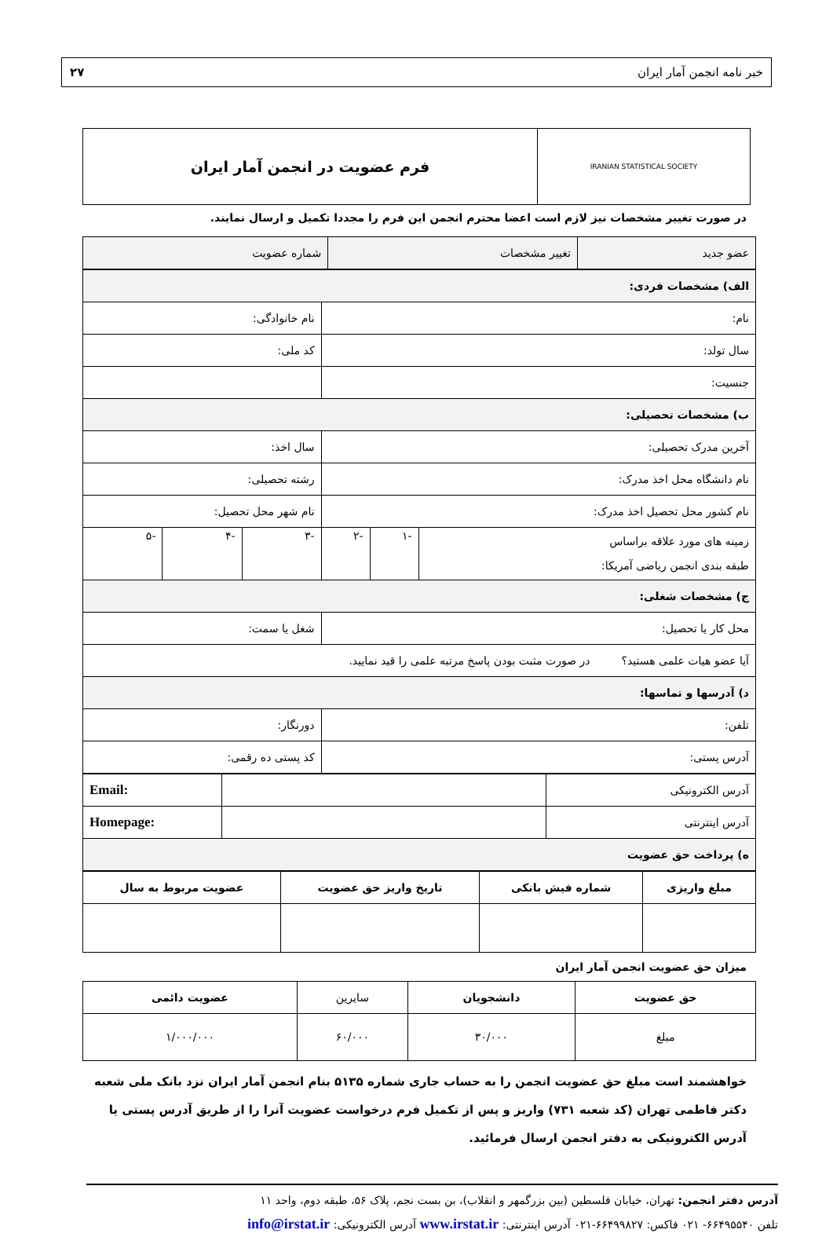خبر نامه انجمن آمار ایران ۲۷
IRANIAN STATISTICAL SOCIETY
فرم عضویت در انجمن آمار ایران
در صورت تغییر مشخصات نیز لازم است اعضا محترم انجمن این فرم را مجددا تکمیل و ارسال نمایند.
| عضو جدید | تغییر مشخصات | شماره عضویت |
| الف) مشخصات فردی: | | | | | |
| نام: | | | نام خانوادگی: | | |
| سال تولد: | | | کد ملی: | | |
| جنسیت: | | | | | |
| ب) مشخصات تحصیلی: | | | | | |
| آخرین مدرک تحصیلی: | | | سال اخذ: | | |
| نام دانشگاه محل اخذ مدرک: | | | رشته تحصیلی: | | |
| نام کشور محل تحصیل اخذ مدرک: | | | نام شهر محل تحصیل: | | |
| زمینه های مورد علاقه براساس طبقه بندی انجمن ریاضی آمریکا: | -۱ | -۲ | -۳ | -۴ | -۵ |
| ج) مشخصات شغلی: | | | | | |
| محل کار یا تحصیل: | | | شغل یا سمت: | | |
| آیا عضو هیات علمی هستید؟ در صورت مثبت بودن پاسخ مرتبه علمی را قید نمایید. | | | | | |
| د) آدرسها و تماسها: | | | | | |
| تلفن: | | | دورنگار: | | |
| آدرس پستی: | | | کد پستی ده رقمی: | | |
| آدرس الکترونیکی | | Email: |
| آدرس اینترنتی | | Homepage: |
| ه) پرداخت حق عضویت | | |
| مبلغ واریزی | شماره فیش بانکی | تاریخ واریز حق عضویت | عضویت مربوط به سال |
| --- | --- | --- | --- |
میزان حق عضویت انجمن آمار ایران
| حق عضویت | دانشجویان | سایرین | عضویت دائمی |
| --- | --- | --- | --- |
| مبلغ | ۳۰/۰۰۰ | ۶۰/۰۰۰ | ۱/۰۰۰/۰۰۰ |
خواهشمند است مبلغ حق عضویت انجمن را به حساب جاری شماره ۵۱۳۵ بنام انجمن آمار ایران نزد بانک ملی شعبه دکتر فاطمی تهران (کد شعبه ۷۳۱) واریز و پس از تکمیل فرم درخواست عضویت آنرا را از طریق آدرس پستی یا آدرس الکترونیکی به دفتر انجمن ارسال فرمائید.
آدرس دفتر انجمن: تهران، خیابان فلسطین (بین بزرگمهر و انقلاب)، بن بست نجم، پلاک ۵۶، طبقه دوم، واحد ۱۱
تلفن ۶۶۴۹۵۵۴۰- ۰۲۱ فاکس: ۶۶۴۹۹۸۲۷-۰۲۱ آدرس اینترنتی: www.irstat.ir آدرس الکترونیکی: info@irstat.ir